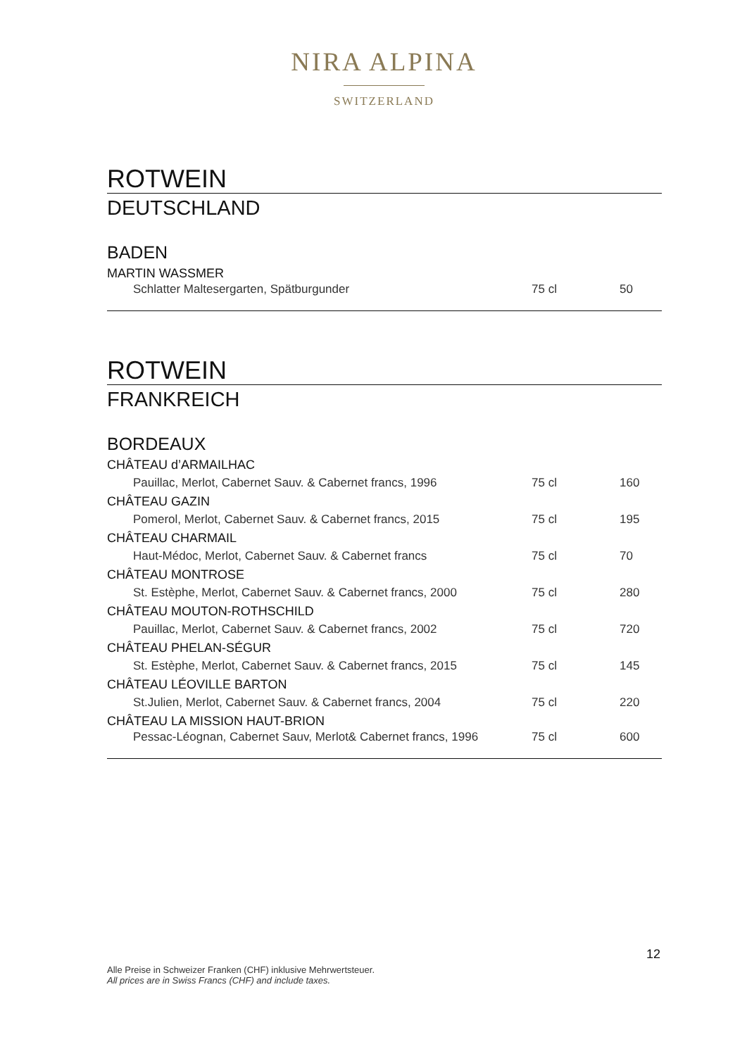NIRA ALPINA
SWITZERLAND
ROTWEIN
DEUTSCHLAND
BADEN
| MARTIN WASSMER | | |
| Schlatter Maltesergarten, Spätburgunder | 75 cl | 50 |
ROTWEIN
FRANKREICH
BORDEAUX
| CHÂTEAU d’ARMAILHAC | | |
| Pauillac, Merlot, Cabernet Sauv. & Cabernet francs, 1996 | 75 cl | 160 |
| CHÂTEAU GAZIN | | |
| Pomerol, Merlot, Cabernet Sauv. & Cabernet francs, 2015 | 75 cl | 195 |
| CHÂTEAU CHARMAIL | | |
| Haut-Médoc, Merlot, Cabernet Sauv. & Cabernet francs | 75 cl | 70 |
| CHÂTEAU MONTROSE | | |
| St. Estèphe, Merlot, Cabernet Sauv. & Cabernet francs, 2000 | 75 cl | 280 |
| CHÂTEAU MOUTON-ROTHSCHILD | | |
| Pauillac, Merlot, Cabernet Sauv. & Cabernet francs, 2002 | 75 cl | 720 |
| CHÂTEAU PHELAN-SÉGUR | | |
| St. Estèphe, Merlot, Cabernet Sauv. & Cabernet francs, 2015 | 75 cl | 145 |
| CHÂTEAU LÉOVILLE BARTON | | |
| St.Julien, Merlot, Cabernet Sauv. & Cabernet francs, 2004 | 75 cl | 220 |
| CHÂTEAU LA MISSION HAUT-BRION | | |
| Pessac-Léognan, Cabernet Sauv, Merlot& Cabernet francs, 1996 | 75 cl | 600 |
12
Alle Preise in Schweizer Franken (CHF) inklusive Mehrwertsteuer.
All prices are in Swiss Francs (CHF) and include taxes.